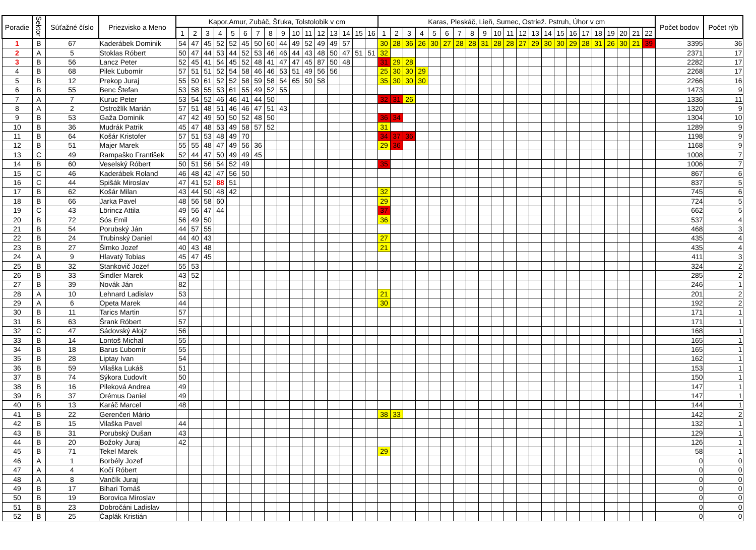| Poradie | Sektor | Súťažné číslo | Priezvisko a Meno | Kapor,Amur, Zubáč, Šťuka, Tolstolobik v cm | | | | | | | | | | | | | | | | Karas, Pleskáč, Lieň, Sumec, Ostriež. Pstruh, Úhor v cm | | | | | | | | | | | | | | | | | | | | | | Počet bodov | Počet rýb |
| --- | --- | --- | --- | --- | --- | --- | --- | --- | --- | --- | --- | --- | --- | --- | --- | --- | --- | --- | --- | --- | --- | --- | --- | --- | --- | --- | --- | --- | --- | --- | --- | --- | --- | --- | --- | --- | --- | --- | --- | --- | --- | --- | --- |
| | | | | 1 | 2 | 3 | 4 | 5 | 6 | 7 | 8 | 9 | 10 | 11 | 12 | 13 | 14 | 15 | 16 | 1 | 2 | 3 | 4 | 5 | 6 | 7 | 8 | 9 | 10 | 11 | 12 | 13 | 14 | 15 | 16 | 17 | 18 | 19 | 20 | 21 | 22 | | |
| 1 | B | 67 | Kaderábek Dominik | 54 | 47 | 45 | 52 | 52 | 45 | 50 | 60 | 44 | 49 | 52 | 49 | 49 | 57 | | | 30 | 28 | 36 | 26 | 30 | 27 | 28 | 28 | 31 | 28 | 28 | 27 | 29 | 30 | 30 | 29 | 28 | 31 | 26 | 30 | 21 | 39 | 3395 | 36 |
| 2 | A | 5 | Stoklas Róbert | 50 | 47 | 44 | 53 | 44 | 52 | 53 | 46 | 46 | 44 | 43 | 48 | 50 | 47 | 51 | 51 | 32 | | | | | | | | | | | | | | | | | | | | | | 2371 | 17 |
| 3 | B | 56 | Lancz Peter | 52 | 45 | 41 | 54 | 45 | 52 | 48 | 41 | 47 | 47 | 45 | 87 | 50 | 48 | | | 31 | 29 | 28 | | | | | | | | | | | | | | | | | | | | 2282 | 17 |
| 4 | B | 68 | Pilek Ľubomír | 57 | 51 | 51 | 52 | 54 | 58 | 46 | 46 | 53 | 51 | 49 | 56 | 56 | | | | 25 | 30 | 30 | 29 | | | | | | | | | | | | | | | | | | | 2268 | 17 |
| 5 | B | 12 | Prekop Juraj | 55 | 50 | 61 | 52 | 52 | 58 | 59 | 58 | 54 | 65 | 50 | 58 | | | | | 35 | 30 | 30 | 30 | | | | | | | | | | | | | | | | | | | 2266 | 16 |
| 6 | B | 55 | Benc Štefan | 53 | 58 | 55 | 53 | 61 | 55 | 49 | 52 | 55 | | | | | | | | | | | | | | | | | | | | | | | | | | | | | | 1473 | 9 |
| 7 | A | 7 | Kuruc Peter | 53 | 54 | 52 | 46 | 46 | 41 | 44 | 50 | | | | | | | | | 32 | 31 | 26 | | | | | | | | | | | | | | | | | | | | 1336 | 11 |
| 8 | A | 2 | Ostrožlík Marián | 57 | 51 | 48 | 51 | 46 | 46 | 47 | 51 | 43 | | | | | | | | | | | | | | | | | | | | | | | | | | | | | | 1320 | 9 |
| 9 | B | 53 | Gaža Dominik | 47 | 42 | 49 | 50 | 50 | 52 | 48 | 50 | | | | | | | | | 36 | 34 | | | | | | | | | | | | | | | | | | | | | 1304 | 10 |
| 10 | B | 36 | Mudrák Patrik | 45 | 47 | 48 | 53 | 49 | 58 | 57 | 52 | | | | | | | | | 31 | | | | | | | | | | | | | | | | | | | | | | 1289 | 9 |
| 11 | B | 64 | Košár Kristofer | 57 | 51 | 53 | 48 | 49 | 70 | | | | | | | | | | | 34 | 37 | 36 | | | | | | | | | | | | | | | | | | | | 1198 | 9 |
| 12 | B | 51 | Majer Marek | 55 | 55 | 48 | 47 | 49 | 56 | 36 | | | | | | | | | | 29 | 36 | | | | | | | | | | | | | | | | | | | | | 1168 | 9 |
| 13 | C | 49 | Rampaško František | 52 | 44 | 47 | 50 | 49 | 49 | 45 | | | | | | | | | | | | | | | | | | | | | | | | | | | | | | | | 1008 | 7 |
| 14 | B | 60 | Veselský Róbert | 50 | 51 | 56 | 54 | 52 | 49 | | | | | | | | | | | 35 | | | | | | | | | | | | | | | | | | | | | | 1006 | 7 |
| 15 | C | 46 | Kaderábek Roland | 46 | 48 | 42 | 47 | 56 | 50 | | | | | | | | | | | | | | | | | | | | | | | | | | | | | | | | | 867 | 6 |
| 16 | C | 44 | Spišák Miroslav | 47 | 41 | 52 | 88 | 51 | | | | | | | | | | | | | | | | | | | | | | | | | | | | | | | | | | 837 | 5 |
| 17 | B | 62 | Košár Milan | 43 | 44 | 50 | 48 | 42 | | | | | | | | | | | | 32 | | | | | | | | | | | | | | | | | | | | | | 745 | 6 |
| 18 | B | 66 | Jarka Pavel | 48 | 56 | 58 | 60 | | | | | | | | | | | | | 29 | | | | | | | | | | | | | | | | | | | | | | 724 | 5 |
| 19 | C | 43 | Lörincz Attila | 49 | 56 | 47 | 44 | | | | | | | | | | | | | 37 | | | | | | | | | | | | | | | | | | | | | | 662 | 5 |
| 20 | B | 72 | Sós Emil | 56 | 49 | 50 | | | | | | | | | | | | | | 36 | | | | | | | | | | | | | | | | | | | | | | 537 | 4 |
| 21 | B | 54 | Porubský Ján | 44 | 57 | 55 | | | | | | | | | | | | | | | | | | | | | | | | | | | | | | | | | | | | 468 | 3 |
| 22 | B | 24 | Trubinský Daniel | 44 | 40 | 43 | | | | | | | | | | | | | | 27 | | | | | | | | | | | | | | | | | | | | | | 435 | 4 |
| 23 | B | 27 | Šimko Jozef | 40 | 43 | 48 | | | | | | | | | | | | | | 21 | | | | | | | | | | | | | | | | | | | | | | 435 | 4 |
| 24 | A | 9 | Hlavatý Tobias | 45 | 47 | 45 | | | | | | | | | | | | | | | | | | | | | | | | | | | | | | | | | | | | 411 | 3 |
| 25 | B | 32 | Stankovič Jozef | 55 | 53 | | | | | | | | | | | | | | | | | | | | | | | | | | | | | | | | | | | | | 324 | 2 |
| 26 | B | 33 | Šindler Marek | 43 | 52 | | | | | | | | | | | | | | | | | | | | | | | | | | | | | | | | | | | | | 285 | 2 |
| 27 | B | 39 | Novák Ján | 82 | | | | | | | | | | | | | | | | | | | | | | | | | | | | | | | | | | | | | | 246 | 1 |
| 28 | A | 10 | Lehnard Ladislav | 53 | | | | | | | | | | | | | | | | 21 | | | | | | | | | | | | | | | | | | | | | | 201 | 2 |
| 29 | A | 6 | Opeta Marek | 44 | | | | | | | | | | | | | | | | 30 | | | | | | | | | | | | | | | | | | | | | | 192 | 2 |
| 30 | B | 11 | Tarics Martin | 57 | | | | | | | | | | | | | | | | | | | | | | | | | | | | | | | | | | | | | | 171 | 1 |
| 31 | B | 63 | Šrank Róbert | 57 | | | | | | | | | | | | | | | | | | | | | | | | | | | | | | | | | | | | | | 171 | 1 |
| 32 | C | 47 | Sádovský Alojz | 56 | | | | | | | | | | | | | | | | | | | | | | | | | | | | | | | | | | | | | | 168 | 1 |
| 33 | B | 14 | Lontoš Michal | 55 | | | | | | | | | | | | | | | | | | | | | | | | | | | | | | | | | | | | | | 165 | 1 |
| 34 | B | 18 | Barus Ľubomír | 55 | | | | | | | | | | | | | | | | | | | | | | | | | | | | | | | | | | | | | | 165 | 1 |
| 35 | B | 28 | Liptay Ivan | 54 | | | | | | | | | | | | | | | | | | | | | | | | | | | | | | | | | | | | | | 162 | 1 |
| 36 | B | 59 | Vilaška Lukáš | 51 | | | | | | | | | | | | | | | | | | | | | | | | | | | | | | | | | | | | | | 153 | 1 |
| 37 | B | 74 | Sýkora Ľudovít | 50 | | | | | | | | | | | | | | | | | | | | | | | | | | | | | | | | | | | | | | 150 | 1 |
| 38 | B | 16 | Pileková Andrea | 49 | | | | | | | | | | | | | | | | | | | | | | | | | | | | | | | | | | | | | | 147 | 1 |
| 39 | B | 37 | Orémus Daniel | 49 | | | | | | | | | | | | | | | | | | | | | | | | | | | | | | | | | | | | | | 147 | 1 |
| 40 | B | 13 | Karáč Marcel | 48 | | | | | | | | | | | | | | | | | | | | | | | | | | | | | | | | | | | | | | 144 | 1 |
| 41 | B | 22 | Gerenčeri Mário | | | | | | | | | | | | | | | | | 38 | 33 | | | | | | | | | | | | | | | | | | | | | 142 | 2 |
| 42 | B | 15 | Vilaška Pavel | 44 | | | | | | | | | | | | | | | | | | | | | | | | | | | | | | | | | | | | | | 132 | 1 |
| 43 | B | 31 | Porubský Dušan | 43 | | | | | | | | | | | | | | | | | | | | | | | | | | | | | | | | | | | | | | 129 | 1 |
| 44 | B | 20 | Božoky Juraj | 42 | | | | | | | | | | | | | | | | | | | | | | | | | | | | | | | | | | | | | | 126 | 1 |
| 45 | B | 71 | Tekel Marek | | | | | | | | | | | | | | | | | 29 | | | | | | | | | | | | | | | | | | | | | | 58 | 1 |
| 46 | A | 1 | Borbély Jozef | | | | | | | | | | | | | | | | | | | | | | | | | | | | | | | | | | | | | | | 0 | 0 |
| 47 | A | 4 | Kočí Róbert | | | | | | | | | | | | | | | | | | | | | | | | | | | | | | | | | | | | | | | 0 | 0 |
| 48 | A | 8 | Vančík Juraj | | | | | | | | | | | | | | | | | | | | | | | | | | | | | | | | | | | | | | | 0 | 0 |
| 49 | B | 17 | Bihari Tomáš | | | | | | | | | | | | | | | | | | | | | | | | | | | | | | | | | | | | | | | 0 | 0 |
| 50 | B | 19 | Borovica Miroslav | | | | | | | | | | | | | | | | | | | | | | | | | | | | | | | | | | | | | | | 0 | 0 |
| 51 | B | 23 | Dobročáni Ladislav | | | | | | | | | | | | | | | | | | | | | | | | | | | | | | | | | | | | | | | 0 | 0 |
| 52 | B | 25 | Čaplák Kristián | | | | | | | | | | | | | | | | | | | | | | | | | | | | | | | | | | | | | | | 0 | 0 |